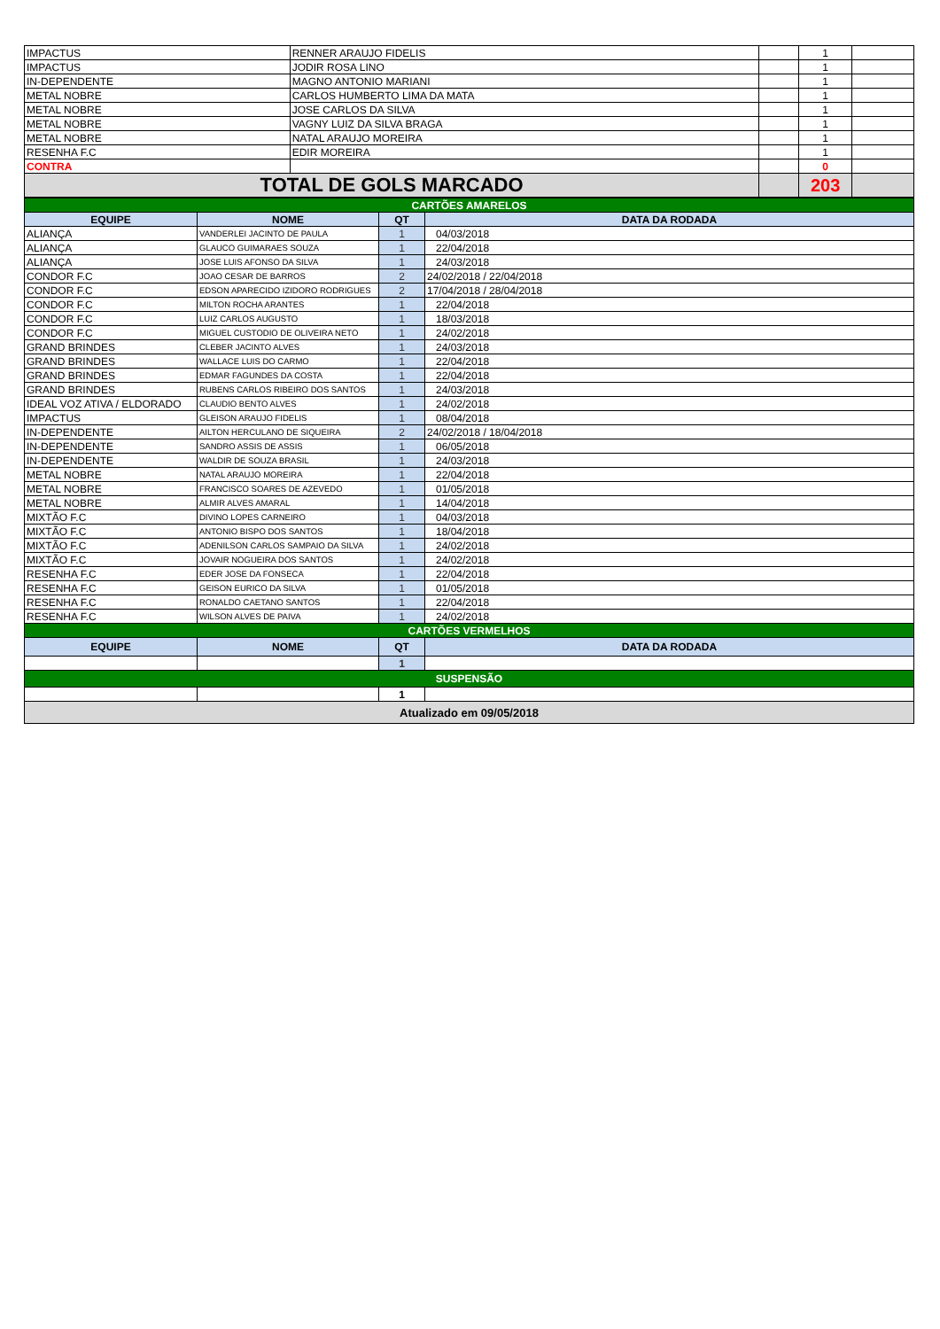| IMPACTUS | RENNER ARAUJO FIDELIS | | 1 | |
| IMPACTUS | JODIR ROSA LINO | | 1 | |
| IN-DEPENDENTE | MAGNO ANTONIO MARIANI | | 1 | |
| METAL NOBRE | CARLOS HUMBERTO LIMA DA MATA | | 1 | |
| METAL NOBRE | JOSE CARLOS DA SILVA | | 1 | |
| METAL NOBRE | VAGNY LUIZ DA SILVA BRAGA | | 1 | |
| METAL NOBRE | NATAL ARAUJO MOREIRA | | 1 | |
| RESENHA F.C | EDIR MOREIRA | | 1 | |
| CONTRA | | | 0 | |
| TOTAL DE GOLS MARCADO | | | 203 | |
| CARTÕES AMARELOS | | | |
| EQUIPE | NOME | QT | DATA DA RODADA |
| ALIANÇA | VANDERLEI JACINTO DE PAULA | 1 | 04/03/2018 |
| ALIANÇA | GLAUCO GUIMARAES SOUZA | 1 | 22/04/2018 |
| ALIANÇA | JOSE LUIS AFONSO DA SILVA | 1 | 24/03/2018 |
| CONDOR F.C | JOAO CESAR DE BARROS | 2 | 24/02/2018 / 22/04/2018 |
| CONDOR F.C | EDSON APARECIDO IZIDORO RODRIGUES | 2 | 17/04/2018 / 28/04/2018 |
| CONDOR F.C | MILTON ROCHA ARANTES | 1 | 22/04/2018 |
| CONDOR F.C | LUIZ CARLOS AUGUSTO | 1 | 18/03/2018 |
| CONDOR F.C | MIGUEL CUSTODIO DE OLIVEIRA NETO | 1 | 24/02/2018 |
| GRAND BRINDES | CLEBER JACINTO ALVES | 1 | 24/03/2018 |
| GRAND BRINDES | WALLACE LUIS DO CARMO | 1 | 22/04/2018 |
| GRAND BRINDES | EDMAR FAGUNDES DA COSTA | 1 | 22/04/2018 |
| GRAND BRINDES | RUBENS CARLOS RIBEIRO DOS SANTOS | 1 | 24/03/2018 |
| IDEAL VOZ ATIVA / ELDORADO | CLAUDIO BENTO ALVES | 1 | 24/02/2018 |
| IMPACTUS | GLEISON ARAUJO FIDELIS | 1 | 08/04/2018 |
| IN-DEPENDENTE | AILTON HERCULANO DE SIQUEIRA | 2 | 24/02/2018 / 18/04/2018 |
| IN-DEPENDENTE | SANDRO ASSIS DE ASSIS | 1 | 06/05/2018 |
| IN-DEPENDENTE | WALDIR DE SOUZA BRASIL | 1 | 24/03/2018 |
| METAL NOBRE | NATAL ARAUJO MOREIRA | 1 | 22/04/2018 |
| METAL NOBRE | FRANCISCO SOARES DE AZEVEDO | 1 | 01/05/2018 |
| METAL NOBRE | ALMIR ALVES AMARAL | 1 | 14/04/2018 |
| MIXTÃO F.C | DIVINO LOPES CARNEIRO | 1 | 04/03/2018 |
| MIXTÃO F.C | ANTONIO BISPO DOS SANTOS | 1 | 18/04/2018 |
| MIXTÃO F.C | ADENILSON CARLOS SAMPAIO DA SILVA | 1 | 24/02/2018 |
| MIXTÃO F.C | JOVAIR NOGUEIRA DOS SANTOS | 1 | 24/02/2018 |
| RESENHA F.C | EDER JOSE DA FONSECA | 1 | 22/04/2018 |
| RESENHA F.C | GEISON EURICO DA SILVA | 1 | 01/05/2018 |
| RESENHA F.C | RONALDO CAETANO SANTOS | 1 | 22/04/2018 |
| RESENHA F.C | WILSON ALVES DE PAIVA | 1 | 24/02/2018 |
| CARTÕES VERMELHOS | | | |
| EQUIPE | NOME | QT | DATA DA RODADA |
| | | 1 | |
| SUSPENSÃO | | | |
| | | 1 | |
| Atualizado em 09/05/2018 | | | |